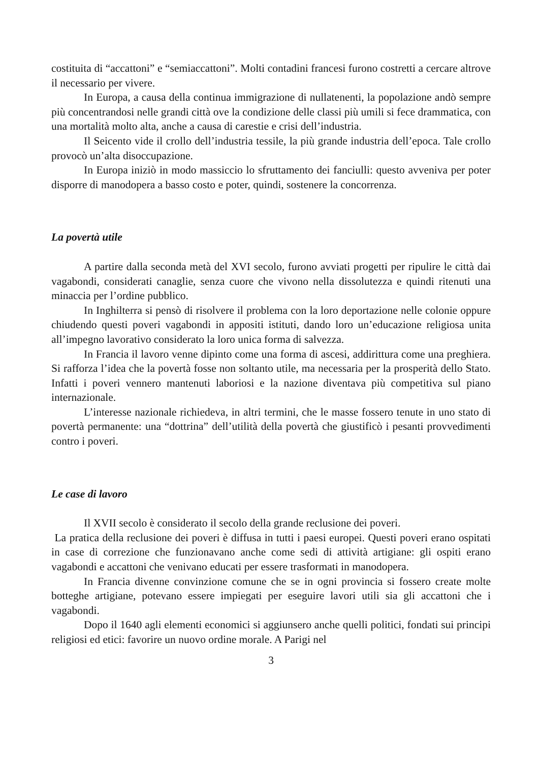costituita di “accattoni” e “semiaccattoni”. Molti contadini francesi furono costretti a cercare altrove il necessario per vivere.
In Europa, a causa della continua immigrazione di nullatenenti, la popolazione andò sempre più concentrandosi nelle grandi città ove la condizione delle classi più umili si fece drammatica, con una mortalità molto alta, anche a causa di carestie e crisi dell’industria.
Il Seicento vide il crollo dell’industria tessile, la più grande industria dell’epoca. Tale crollo provocò un’alta disoccupazione.
In Europa iniziò in modo massiccio lo sfruttamento dei fanciulli: questo avveniva per poter disporre di manodopera a basso costo e poter, quindi, sostenere la concorrenza.
La povertà utile
A partire dalla seconda metà del XVI secolo, furono avviati progetti per ripulire le città dai vagabondi, considerati canaglie, senza cuore che vivono nella dissolutezza e quindi ritenuti una minaccia per l’ordine pubblico.
In Inghilterra si pensò di risolvere il problema con la loro deportazione nelle colonie oppure chiudendo questi poveri vagabondi in appositi istituti, dando loro un’educazione religiosa unita all’impegno lavorativo considerato la loro unica forma di salvezza.
In Francia il lavoro venne dipinto come una forma di ascesi, addirittura come una preghiera. Si rafforza l’idea che la povertà fosse non soltanto utile, ma necessaria per la prosperità dello Stato. Infatti i poveri vennero mantenuti laboriosi e la nazione diventava più competitiva sul piano internazionale.
L’interesse nazionale richiedeva, in altri termini, che le masse fossero tenute in uno stato di povertà permanente: una “dottrina” dell’utilità della povertà che giustificò i pesanti provvedimenti contro i poveri.
Le case di lavoro
Il XVII secolo è considerato il secolo della grande reclusione dei poveri.
La pratica della reclusione dei poveri è diffusa in tutti i paesi europei. Questi poveri erano ospitati in case di correzione che funzionavano anche come sedi di attività artigiane: gli ospiti erano vagabondi e accattoni che venivano educati per essere trasformati in manodopera.
In Francia divenne convinzione comune che se in ogni provincia si fossero create molte botteghe artigiane, potevano essere impiegati per eseguire lavori utili sia gli accattoni che i vagabondi.
Dopo il 1640 agli elementi economici si aggiunsero anche quelli politici, fondati sui principi religiosi ed etici: favorire un nuovo ordine morale. A Parigi nel
3